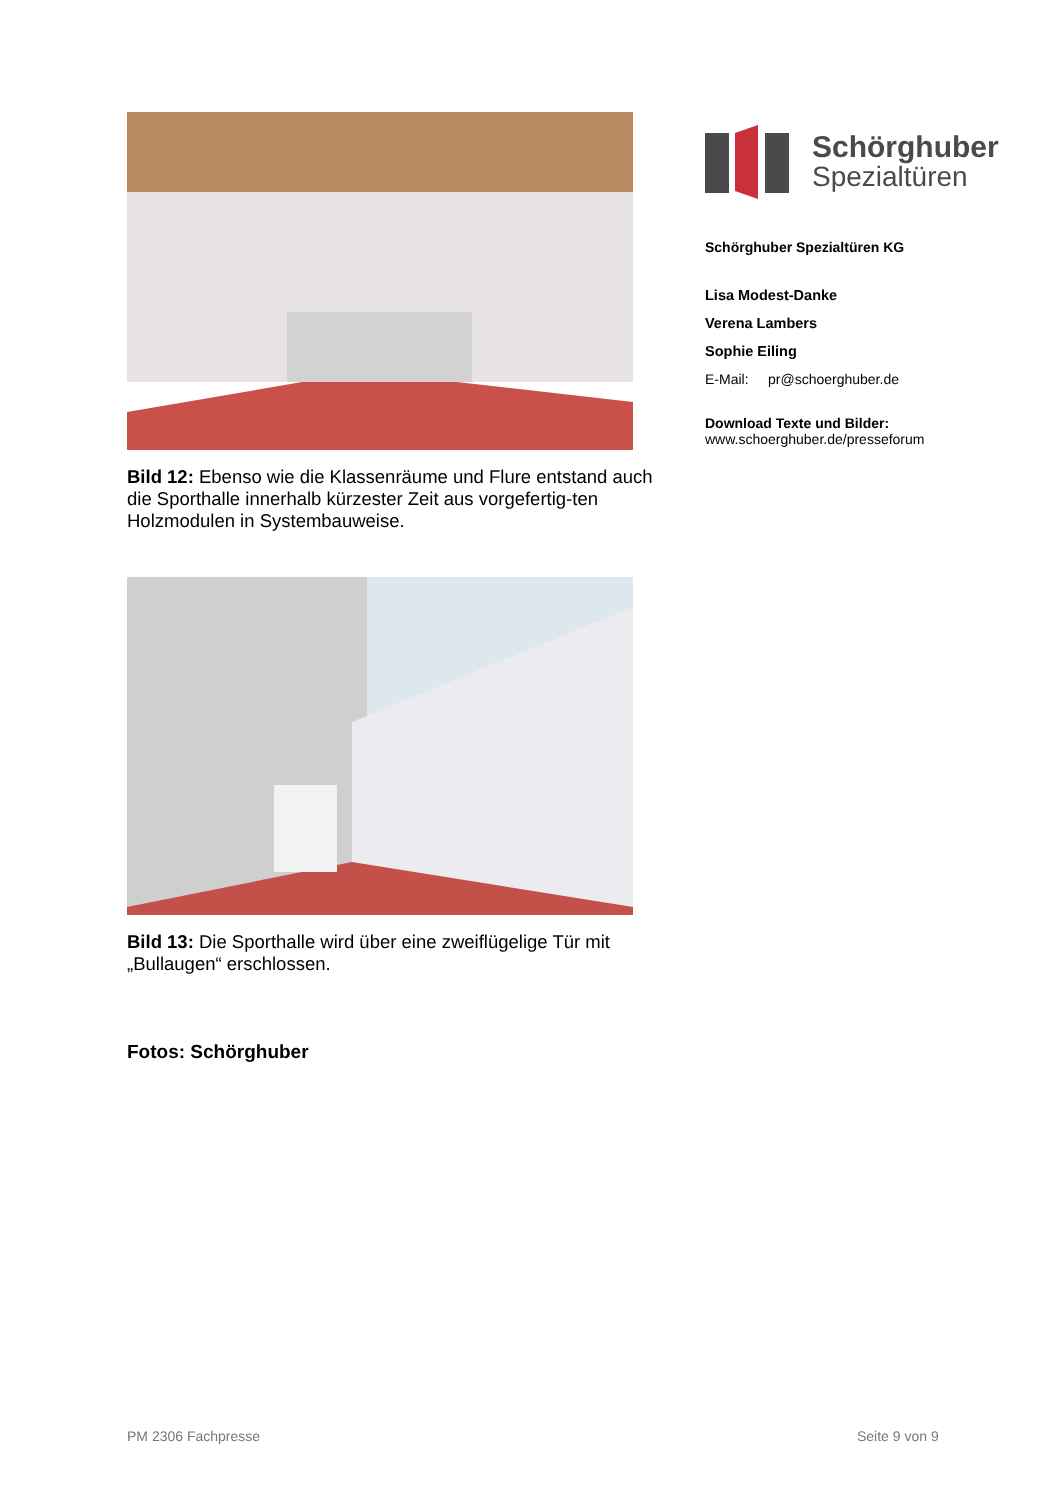Bild 12: Ebenso wie die Klassenräume und Flure entstand auch die Sporthalle innerhalb kürzester Zeit aus vorgefertig-ten Holzmodulen in Systembauweise.
Bild 13: Die Sporthalle wird über eine zweiflügelige Tür mit „Bullaugen“ erschlossen.
Fotos: Schörghuber
Schörghuber
Spezialtüren
Schörghuber Spezialtüren KG
Lisa Modest-Danke
Verena Lambers
Sophie Eiling
E-Mail: pr@schoerghuber.de
Download Texte und Bilder:
www.schoerghuber.de/presseforum
PM 2306 Fachpresse Seite 9 von 9